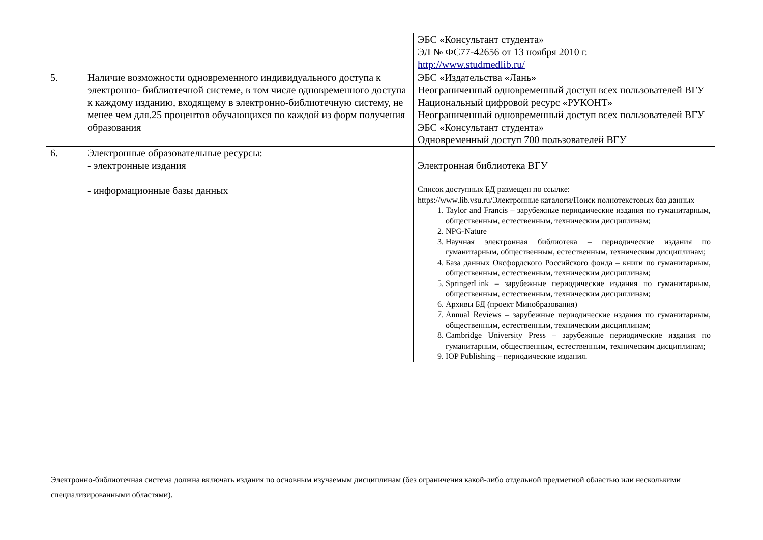| | | ЭБС «Консультант студента» ЭЛ № ФС77-42656 от 13 ноября 2010 г. http://www.studmedlib.ru/ |
| 5. | Наличие возможности одновременного индивидуального доступа к электронно- библиотечной системе, в том числе одновременного доступа к каждому изданию, входящему в электронно-библиотечную систему, не менее чем для.25 процентов обучающихся по каждой из форм получения образования | ЭБС «Издательства «Лань» Неограниченный одновременный доступ всех пользователей ВГУ Национальный цифровой ресурс «РУКОНТ» Неограниченный одновременный доступ всех пользователей ВГУ ЭБС «Консультант студента» Одновременный доступ 700 пользователей ВГУ |
| 6. | Электронные образовательные ресурсы: | |
| | - электронные издания | Электронная библиотека ВГУ |
| | - информационные базы данных | Список доступных БД размещен по ссылке: https://www.lib.vsu.ru/Электронные каталоги/Поиск полнотекстовых баз данных 1. Taylor and Francis – зарубежные периодические издания по гуманитарным, общественным, естественным, техническим дисциплинам; 2. NPG-Nature 3. Научная электронная библиотека – периодические издания по гуманитарным, общественным, естественным, техническим дисциплинам; 4. База данных Оксфордского Российского фонда – книги по гуманитарным, общественным, естественным, техническим дисциплинам; 5. SpringerLink – зарубежные периодические издания по гуманитарным, общественным, естественным, техническим дисциплинам; 6. Архивы БД (проект Минобразования) 7. Annual Reviews – зарубежные периодические издания по гуманитарным, общественным, естественным, техническим дисциплинам; 8. Cambridge University Press – зарубежные периодические издания по гуманитарным, общественным, естественным, техническим дисциплинам; 9. IOP Publishing – периодические издания. |
Электронно-библиотечная система должна включать издания по основным изучаемым дисциплинам (без ограничения какой-либо отдельной предметной областью или несколькими специализированными областями).